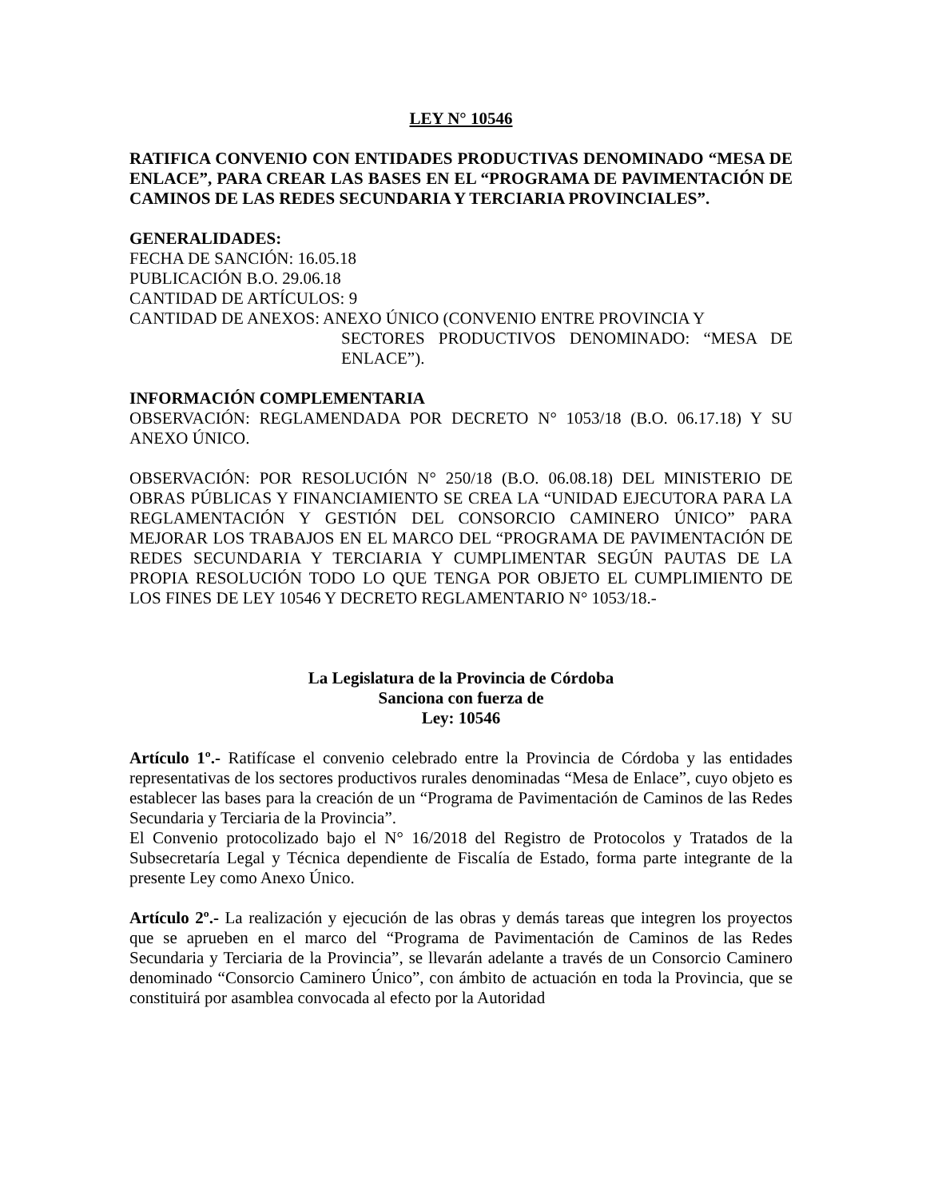LEY N° 10546
RATIFICA CONVENIO CON ENTIDADES PRODUCTIVAS DENOMINADO “MESA DE ENLACE”, PARA CREAR LAS BASES EN EL “PROGRAMA DE PAVIMENTACIÓN DE CAMINOS DE LAS REDES SECUNDARIA Y TERCIARIA PROVINCIALES”.
GENERALIDADES:
FECHA DE SANCIÓN: 16.05.18
PUBLICACIÓN B.O. 29.06.18
CANTIDAD DE ARTÍCULOS: 9
CANTIDAD DE ANEXOS: ANEXO ÚNICO (CONVENIO ENTRE PROVINCIA Y
SECTORES PRODUCTIVOS DENOMINADO: “MESA DE ENLACE”).
INFORMACIÓN COMPLEMENTARIA
OBSERVACIÓN: REGLAMENDADA POR DECRETO N° 1053/18 (B.O. 06.17.18) Y SU ANEXO ÚNICO.
OBSERVACIÓN: POR RESOLUCIÓN N° 250/18 (B.O. 06.08.18) DEL MINISTERIO DE OBRAS PÚBLICAS Y FINANCIAMIENTO SE CREA LA “UNIDAD EJECUTORA PARA LA REGLAMENTACIÓN Y GESTIÓN DEL CONSORCIO CAMINERO ÚNICO” PARA MEJORAR LOS TRABAJOS EN EL MARCO DEL “PROGRAMA DE PAVIMENTACIÓN DE REDES SECUNDARIA Y TERCIARIA Y CUMPLIMENTAR SEGÚN PAUTAS DE LA PROPIA RESOLUCIÓN TODO LO QUE TENGA POR OBJETO EL CUMPLIMIENTO DE LOS FINES DE LEY 10546 Y DECRETO REGLAMENTARIO N° 1053/18.-
La Legislatura de la Provincia de Córdoba
Sanciona con fuerza de
Ley: 10546
Artículo 1º.- Ratifícase el convenio celebrado entre la Provincia de Córdoba y las entidades representativas de los sectores productivos rurales denominadas “Mesa de Enlace”, cuyo objeto es establecer las bases para la creación de un “Programa de Pavimentación de Caminos de las Redes Secundaria y Terciaria de la Provincia”.
El Convenio protocolizado bajo el N° 16/2018 del Registro de Protocolos y Tratados de la Subsecretaría Legal y Técnica dependiente de Fiscalía de Estado, forma parte integrante de la presente Ley como Anexo Único.
Artículo 2º.- La realización y ejecución de las obras y demás tareas que integren los proyectos que se aprueben en el marco del “Programa de Pavimentación de Caminos de las Redes Secundaria y Terciaria de la Provincia”, se llevarán adelante a través de un Consorcio Caminero denominado “Consorcio Caminero Único”, con ámbito de actuación en toda la Provincia, que se constituirá por asamblea convocada al efecto por la Autoridad